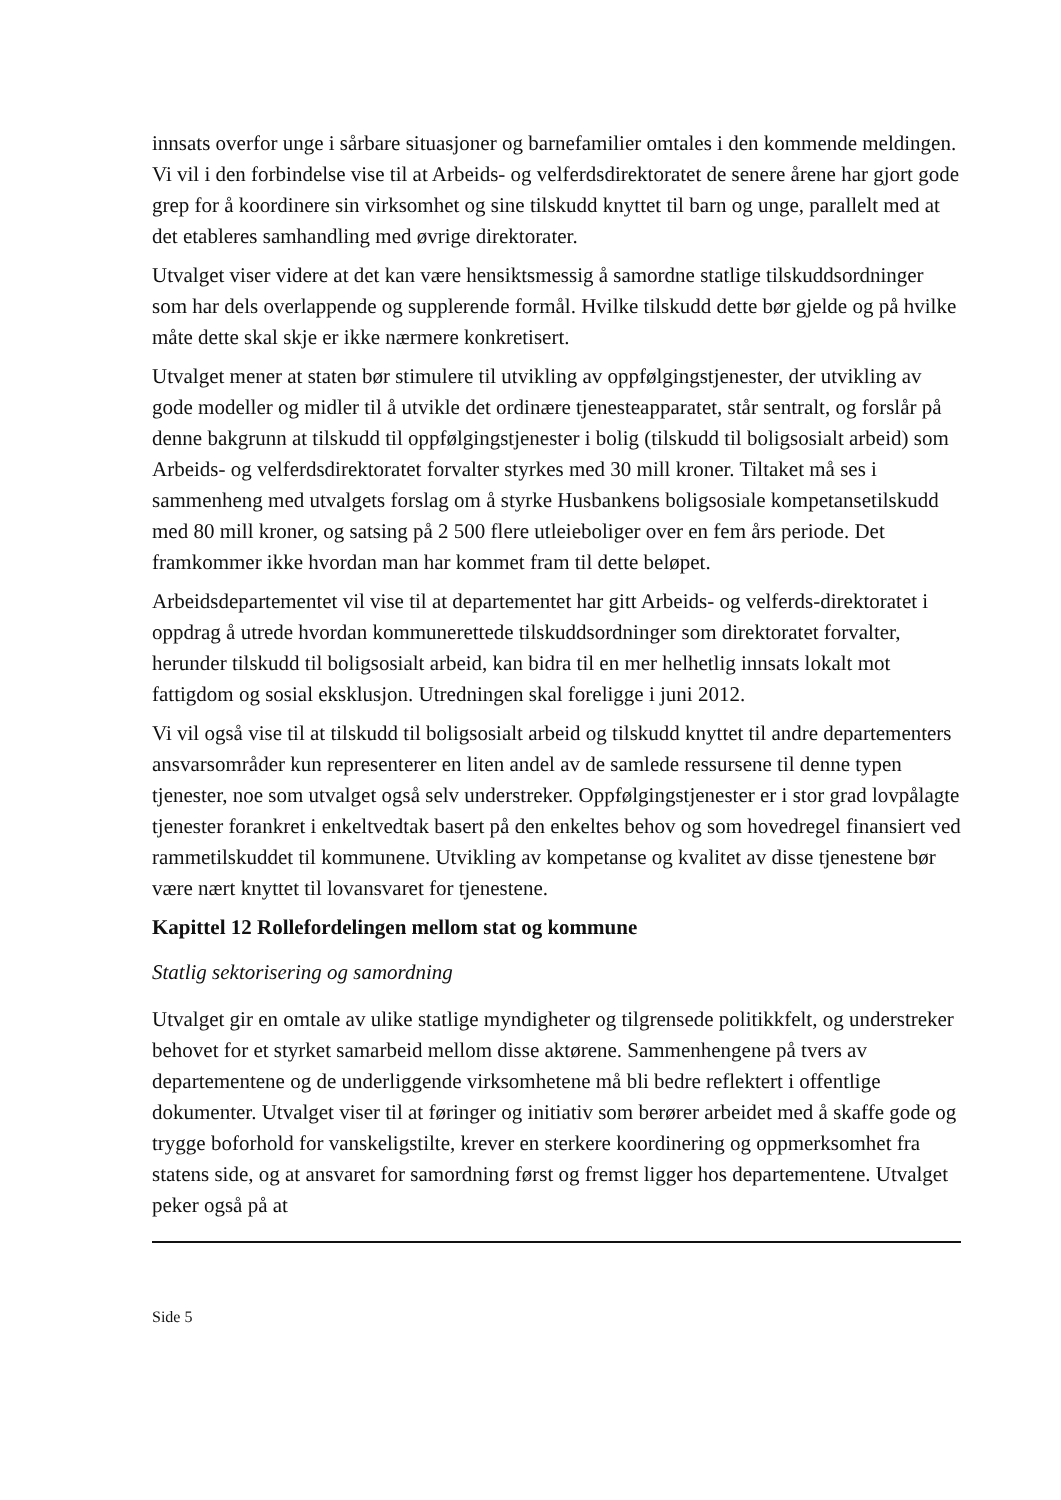innsats overfor unge i sårbare situasjoner og barnefamilier omtales i den kommende meldingen. Vi vil i den forbindelse vise til at Arbeids- og velferdsdirektoratet de senere årene har gjort gode grep for å koordinere sin virksomhet og sine tilskudd knyttet til barn og unge, parallelt med at det etableres samhandling med øvrige direktorater.
Utvalget viser videre at det kan være hensiktsmessig å samordne statlige tilskuddsordninger som har dels overlappende og supplerende formål. Hvilke tilskudd dette bør gjelde og på hvilke måte dette skal skje er ikke nærmere konkretisert.
Utvalget mener at staten bør stimulere til utvikling av oppfølgingstjenester, der utvikling av gode modeller og midler til å utvikle det ordinære tjenesteapparatet, står sentralt, og forslår på denne bakgrunn at tilskudd til oppfølgingstjenester i bolig (tilskudd til boligsosialt arbeid) som Arbeids- og velferdsdirektoratet forvalter styrkes med 30 mill kroner. Tiltaket må ses i sammenheng med utvalgets forslag om å styrke Husbankens boligsosiale kompetansetilskudd med 80 mill kroner, og satsing på 2 500 flere utleieboliger over en fem års periode. Det framkommer ikke hvordan man har kommet fram til dette beløpet.
Arbeidsdepartementet vil vise til at departementet har gitt Arbeids- og velferds-direktoratet i oppdrag å utrede hvordan kommunerettede tilskuddsordninger som direktoratet forvalter, herunder tilskudd til boligsosialt arbeid, kan bidra til en mer helhetlig innsats lokalt mot fattigdom og sosial eksklusjon. Utredningen skal foreligge i juni 2012.
Vi vil også vise til at tilskudd til boligsosialt arbeid og tilskudd knyttet til andre departementers ansvarsområder kun representerer en liten andel av de samlede ressursene til denne typen tjenester, noe som utvalget også selv understreker. Oppfølgingstjenester er i stor grad lovpålagte tjenester forankret i enkeltvedtak basert på den enkeltes behov og som hovedregel finansiert ved rammetilskuddet til kommunene. Utvikling av kompetanse og kvalitet av disse tjenestene bør være nært knyttet til lovansvaret for tjenestene.
Kapittel 12 Rollefordelingen mellom stat og kommune
Statlig sektorisering og samordning
Utvalget gir en omtale av ulike statlige myndigheter og tilgrensede politikkfelt, og understreker behovet for et styrket samarbeid mellom disse aktørene. Sammenhengene på tvers av departementene og de underliggende virksomhetene må bli bedre reflektert i offentlige dokumenter. Utvalget viser til at føringer og initiativ som berører arbeidet med å skaffe gode og trygge boforhold for vanskeligstilte, krever en sterkere koordinering og oppmerksomhet fra statens side, og at ansvaret for samordning først og fremst ligger hos departementene. Utvalget peker også på at
Side 5